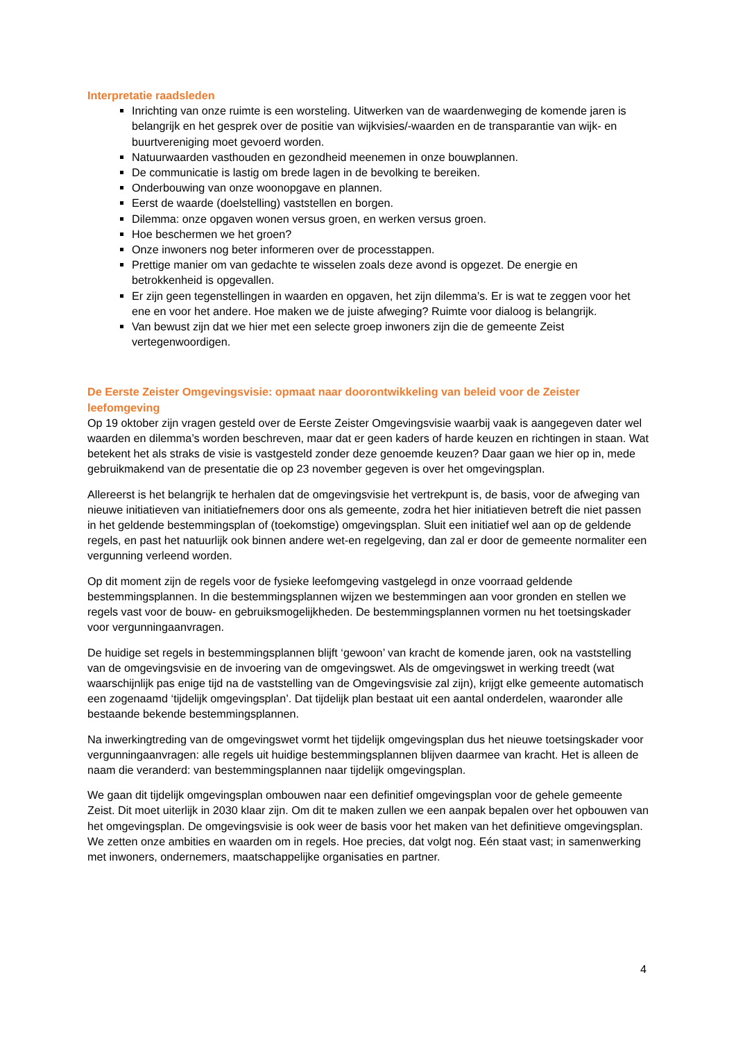Interpretatie raadsleden
Inrichting van onze ruimte is een worsteling. Uitwerken van de waardenweging de komende jaren is belangrijk en het gesprek over de positie van wijkvisies/-waarden en de transparantie van wijk- en buurtvereniging moet gevoerd worden.
Natuurwaarden vasthouden en gezondheid meenemen in onze bouwplannen.
De communicatie is lastig om brede lagen in de bevolking te bereiken.
Onderbouwing van onze woonopgave en plannen.
Eerst de waarde (doelstelling) vaststellen en borgen.
Dilemma: onze opgaven wonen versus groen, en werken versus groen.
Hoe beschermen we het groen?
Onze inwoners nog beter informeren over de processtappen.
Prettige manier om van gedachte te wisselen zoals deze avond is opgezet. De energie en betrokkenheid is opgevallen.
Er zijn geen tegenstellingen in waarden en opgaven, het zijn dilemma’s. Er is wat te zeggen voor het ene en voor het andere. Hoe maken we de juiste afweging? Ruimte voor dialoog is belangrijk.
Van bewust zijn dat we hier met een selecte groep inwoners zijn die de gemeente Zeist vertegenwoordigen.
De Eerste Zeister Omgevingsvisie: opmaat naar doorontwikkeling van beleid voor de Zeister leefomgeving
Op 19 oktober zijn vragen gesteld over de Eerste Zeister Omgevingsvisie waarbij vaak is aangegeven dater wel waarden en dilemma’s worden beschreven, maar dat er geen kaders of harde keuzen en richtingen in staan. Wat betekent het als straks de visie is vastgesteld zonder deze genoemde keuzen? Daar gaan we hier op in, mede gebruikmakend van de presentatie die op 23 november gegeven is over het omgevingsplan.
Allereerst is het belangrijk te herhalen dat de omgevingsvisie het vertrekpunt is, de basis, voor de afweging van nieuwe initiatieven van initiatiefnemers door ons als gemeente, zodra het hier initiatieven betreft die niet passen in het geldende bestemmingsplan of (toekomstige) omgevingsplan. Sluit een initiatief wel aan op de geldende regels, en past het natuurlijk ook binnen andere wet-en regelgeving, dan zal er door de gemeente normaliter een vergunning verleend worden.
Op dit moment zijn de regels voor de fysieke leefomgeving vastgelegd in onze voorraad geldende bestemmingsplannen. In die bestemmingsplannen wijzen we bestemmingen aan voor gronden en stellen we regels vast voor de bouw- en gebruiksmogelijkheden. De bestemmingsplannen vormen nu het toetsingskader voor vergunningaanvragen.
De huidige set regels in bestemmingsplannen blijft ‘gewoon’ van kracht de komende jaren, ook na vaststelling van de omgevingsvisie en de invoering van de omgevingswet. Als de omgevingswet in werking treedt (wat waarschijnlijk pas enige tijd na de vaststelling van de Omgevingsvisie zal zijn), krijgt elke gemeente automatisch een zogenaamd ‘tijdelijk omgevingsplan’. Dat tijdelijk plan bestaat uit een aantal onderdelen, waaronder alle bestaande bekende bestemmingsplannen.
Na inwerkingtreding van de omgevingswet vormt het tijdelijk omgevingsplan dus het nieuwe toetsingskader voor vergunningaanvragen: alle regels uit huidige bestemmingsplannen blijven daarmee van kracht. Het is alleen de naam die veranderd: van bestemmingsplannen naar tijdelijk omgevingsplan.
We gaan dit tijdelijk omgevingsplan ombouwen naar een definitief omgevingsplan voor de gehele gemeente Zeist. Dit moet uiterlijk in 2030 klaar zijn. Om dit te maken zullen we een aanpak bepalen over het opbouwen van het omgevingsplan. De omgevingsvisie is ook weer de basis voor het maken van het definitieve omgevingsplan. We zetten onze ambities en waarden om in regels. Hoe precies, dat volgt nog. Eén staat vast; in samenwerking met inwoners, ondernemers, maatschappelijke organisaties en partner.
4